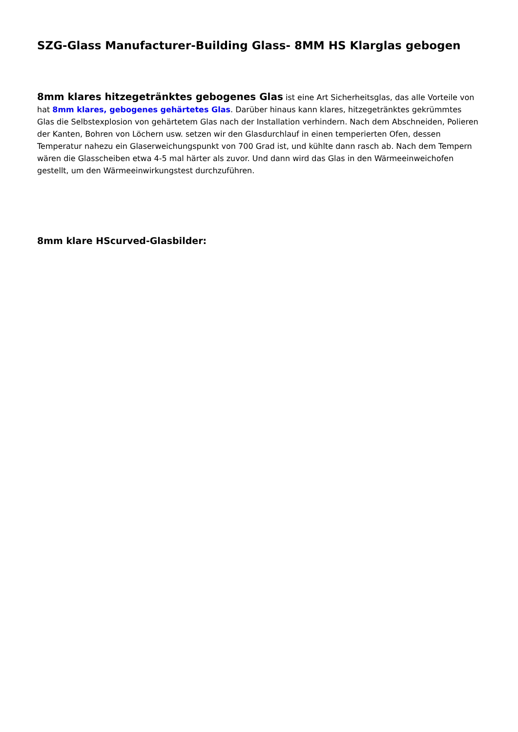SZG-Glass Manufacturer-Building Glass- 8MM HS Klarglas gebogen
8mm klares hitzegetränktes gebogenes Glas ist eine Art Sicherheitsglas, das alle Vorteile von hat 8mm klares, gebogenes gehärtetes Glas. Darüber hinaus kann klares, hitzegetränktes gekrümmtes Glas die Selbstexplosion von gehärtetem Glas nach der Installation verhindern. Nach dem Abschneiden, Polieren der Kanten, Bohren von Löchern usw. setzen wir den Glasdurchlauf in einen temperierten Ofen, dessen Temperatur nahezu ein Glaserweichungspunkt von 700 Grad ist, und kühlte dann rasch ab. Nach dem Tempern wären die Glasscheiben etwa 4-5 mal härter als zuvor. Und dann wird das Glas in den Wärmeeinweichofen gestellt, um den Wärmeeinwirkungstest durchzuführen.
8mm klare HScurved-Glasbilder: